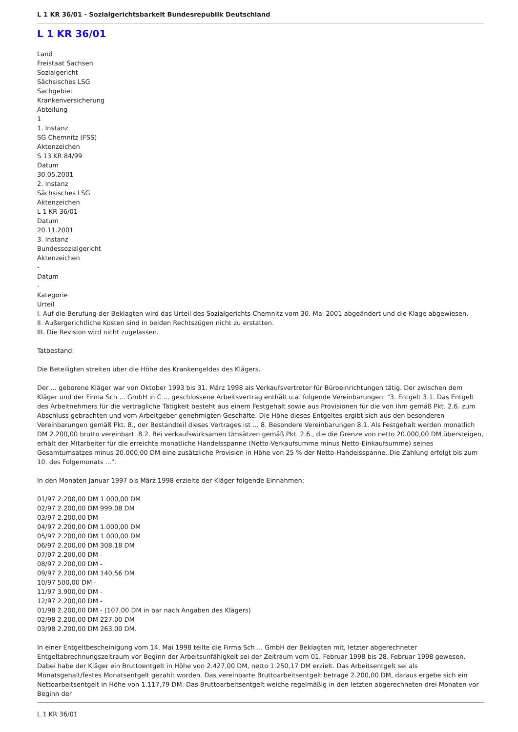L 1 KR 36/01 - Sozialgerichtsbarkeit Bundesrepublik Deutschland
L 1 KR 36/01
Land
Freistaat Sachsen
Sozialgericht
Sächsisches LSG
Sachgebiet
Krankenversicherung
Abteilung
1
1. Instanz
SG Chemnitz (FSS)
Aktenzeichen
S 13 KR 84/99
Datum
30.05.2001
2. Instanz
Sächsisches LSG
Aktenzeichen
L 1 KR 36/01
Datum
20.11.2001
3. Instanz
Bundessozialgericht
Aktenzeichen
-
Datum
-
Kategorie
Urteil
I. Auf die Berufung der Beklagten wird das Urteil des Sozialgerichts Chemnitz vom 30. Mai 2001 abgeändert und die Klage abgewiesen.
II. Außergerichtliche Kosten sind in beiden Rechtszügen nicht zu erstatten.
III. Die Revision wird nicht zugelassen.
Tatbestand:
Die Beteiligten streiten über die Höhe des Krankengeldes des Klägers.
Der ... geborene Kläger war von Oktober 1993 bis 31. März 1998 als Verkaufsvertreter für Büroeinrichtungen tätig. Der zwischen dem Kläger und der Firma Sch ... GmbH in C ... geschlossene Arbeitsvertrag enthält u.a. folgende Vereinbarungen: "3. Entgelt 3.1. Das Entgelt des Arbeitnehmers für die vertragliche Tätigkeit besteht aus einem Festgehalt sowie aus Provisionen für die von ihm gemäß Pkt. 2.6. zum Abschluss gebrachten und vom Arbeitgeber genehmigten Geschäfte. Die Höhe dieses Entgeltes ergibt sich aus den besonderen Vereinbarungen gemäß Pkt. 8., der Bestandteil dieses Vertrages ist ... 8. Besondere Vereinbarungen 8.1. Als Festgehalt werden monatlich DM 2.200,00 brutto vereinbart. 8.2. Bei verkaufswirksamen Umsätzen gemäß Pkt. 2.6., die die Grenze von netto 20.000,00 DM übersteigen, erhält der Mitarbeiter für die erreichte monatliche Handelsspanne (Netto-Verkaufsumme minus Netto-Einkaufsumme) seines Gesamtumsatzes minus 20.000,00 DM eine zusätzliche Provision in Höhe von 25 % der Netto-Handelsspanne. Die Zahlung erfolgt bis zum 10. des Folgemonats ...".
In den Monaten Januar 1997 bis März 1998 erzielte der Kläger folgende Einnahmen:
01/97 2.200,00 DM 1.000,00 DM
02/97 2.200,00 DM 999,08 DM
03/97 2.200,00 DM -
04/97 2.200,00 DM 1.000,00 DM
05/97 2.200,00 DM 1.000,00 DM
06/97 2.200,00 DM 308,18 DM
07/97 2.200,00 DM -
08/97 2.200,00 DM -
09/97 2.200,00 DM 140,56 DM
10/97 500,00 DM -
11/97 3.900,00 DM -
12/97 2.200,00 DM -
01/98 2.200,00 DM - (107,00 DM in bar nach Angaben des Klägers)
02/98 2.200,00 DM 227,00 DM
03/98 2.200,00 DM 263,00 DM.
In einer Entgeltbescheinigung vom 14. Mai 1998 teilte die Firma Sch ... GmbH der Beklagten mit, letzter abgerechneter Entgeltabrechnungszeitraum vor Beginn der Arbeitsunfähigkeit sei der Zeitraum vom 01. Februar 1998 bis 28. Februar 1998 gewesen. Dabei habe der Kläger ein Bruttoentgelt in Höhe von 2.427,00 DM, netto 1.250,17 DM erzielt. Das Arbeitsentgelt sei als Monatsgehalt/festes Monatsentgelt gezahlt worden. Das vereinbarte Bruttoarbeitsentgelt betrage 2.200,00 DM, daraus ergebe sich ein Nettoarbeitsentgelt in Höhe von 1.117,79 DM. Das Bruttoarbeitsentgelt weiche regelmäßig in den letzten abgerechneten drei Monaten vor Beginn der
L 1 KR 36/01